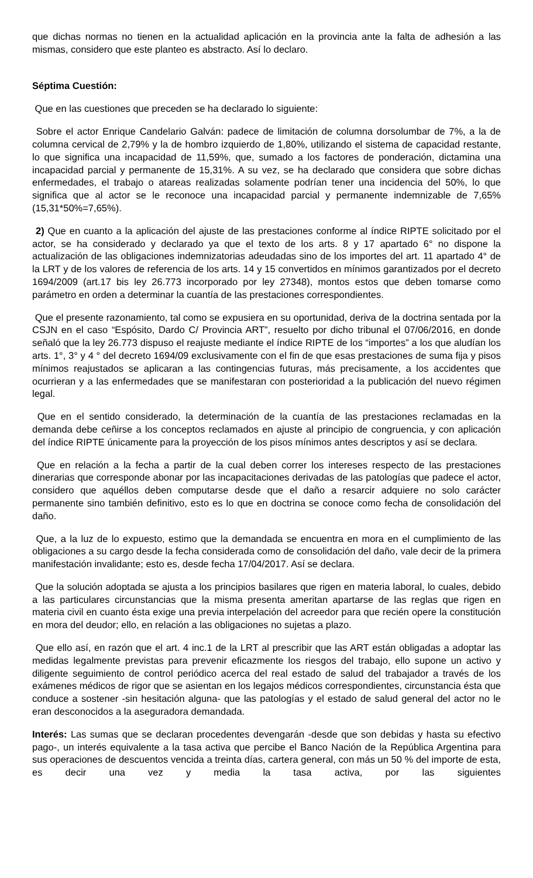que dichas normas no tienen en la actualidad aplicación en la provincia ante la falta de adhesión a las mismas, considero que este planteo es abstracto. Así lo declaro.
Séptima Cuestión:
Que en las cuestiones que preceden se ha declarado lo siguiente:
Sobre el actor Enrique Candelario Galván: padece de limitación de columna dorsolumbar de 7%, a la de columna cervical de 2,79% y la de hombro izquierdo de 1,80%, utilizando el sistema de capacidad restante, lo que significa una incapacidad de 11,59%, que, sumado a los factores de ponderación, dictamina una incapacidad parcial y permanente de 15,31%. A su vez, se ha declarado que considera que sobre dichas enfermedades, el trabajo o atareas realizadas solamente podrían tener una incidencia del 50%, lo que significa que al actor se le reconoce una incapacidad parcial y permanente indemnizable de 7,65% (15,31*50%=7,65%).
2) Que en cuanto a la aplicación del ajuste de las prestaciones conforme al índice RIPTE solicitado por el actor, se ha considerado y declarado ya que el texto de los arts. 8 y 17 apartado 6° no dispone la actualización de las obligaciones indemnizatorias adeudadas sino de los importes del art. 11 apartado 4° de la LRT y de los valores de referencia de los arts. 14 y 15 convertidos en mínimos garantizados por el decreto 1694/2009 (art.17 bis ley 26.773 incorporado por ley 27348), montos estos que deben tomarse como parámetro en orden a determinar la cuantía de las prestaciones correspondientes.
Que el presente razonamiento, tal como se expusiera en su oportunidad, deriva de la doctrina sentada por la CSJN en el caso “Espósito, Dardo C/ Provincia ART”, resuelto por dicho tribunal el 07/06/2016, en donde señaló que la ley 26.773 dispuso el reajuste mediante el índice RIPTE de los “importes” a los que aludían los arts. 1°, 3° y 4 ° del decreto 1694/09 exclusivamente con el fin de que esas prestaciones de suma fija y pisos mínimos reajustados se aplicaran a las contingencias futuras, más precisamente, a los accidentes que ocurrieran y a las enfermedades que se manifestaran con posterioridad a la publicación del nuevo régimen legal.
Que en el sentido considerado, la determinación de la cuantía de las prestaciones reclamadas en la demanda debe ceñirse a los conceptos reclamados en ajuste al principio de congruencia, y con aplicación del índice RIPTE únicamente para la proyección de los pisos mínimos antes descriptos y así se declara.
Que en relación a la fecha a partir de la cual deben correr los intereses respecto de las prestaciones dinerarias que corresponde abonar por las incapacitaciones derivadas de las patologías que padece el actor, considero que aquéllos deben computarse desde que el daño a resarcir adquiere no solo carácter permanente sino también definitivo, esto es lo que en doctrina se conoce como fecha de consolidación del daño.
Que, a la luz de lo expuesto, estimo que la demandada se encuentra en mora en el cumplimiento de las obligaciones a su cargo desde la fecha considerada como de consolidación del daño, vale decir de la primera manifestación invalidante; esto es, desde fecha 17/04/2017. Así se declara.
Que la solución adoptada se ajusta a los principios basilares que rigen en materia laboral, lo cuales, debido a las particulares circunstancias que la misma presenta ameritan apartarse de las reglas que rigen en materia civil en cuanto ésta exige una previa interpelación del acreedor para que recién opere la constitución en mora del deudor; ello, en relación a las obligaciones no sujetas a plazo.
Que ello así, en razón que el art. 4 inc.1 de la LRT al prescribir que las ART están obligadas a adoptar las medidas legalmente previstas para prevenir eficazmente los riesgos del trabajo, ello supone un activo y diligente seguimiento de control periódico acerca del real estado de salud del trabajador a través de los exámenes médicos de rigor que se asientan en los legajos médicos correspondientes, circunstancia ésta que conduce a sostener -sin hesitación alguna- que las patologías y el estado de salud general del actor no le eran desconocidos a la aseguradora demandada.
Interés: Las sumas que se declaran procedentes devengarán -desde que son debidas y hasta su efectivo pago-, un interés equivalente a la tasa activa que percibe el Banco Nación de la República Argentina para sus operaciones de descuentos vencida a treinta días, cartera general, con más un 50 % del importe de esta, es decir una vez y media la tasa activa, por las siguientes